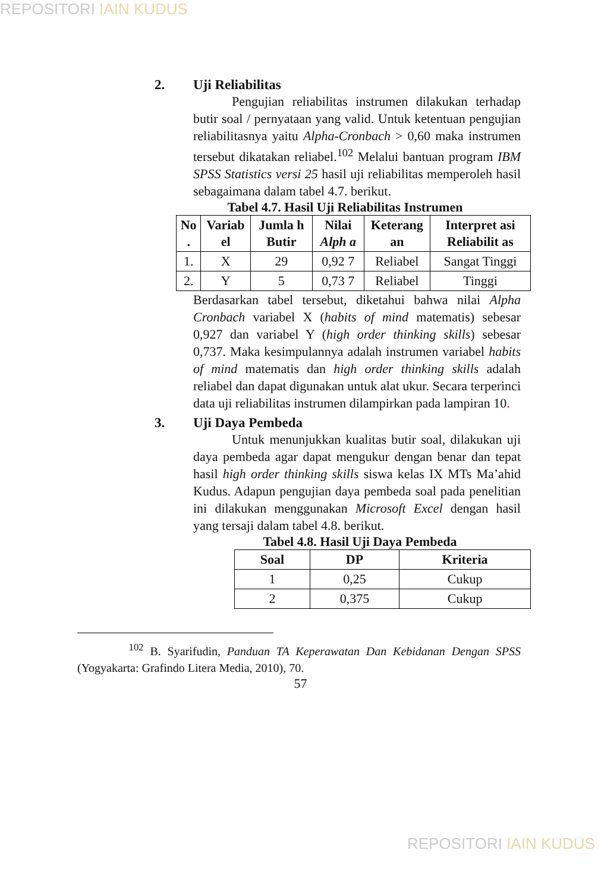REPOSITORI IAIN KUDUS
2. Uji Reliabilitas
Pengujian reliabilitas instrumen dilakukan terhadap butir soal / pernyataan yang valid. Untuk ketentuan pengujian reliabilitasnya yaitu Alpha-Cronbach > 0,60 maka instrumen tersebut dikatakan reliabel.<sup>102</sup> Melalui bantuan program IBM SPSS Statistics versi 25 hasil uji reliabilitas memperoleh hasil sebagaimana dalam tabel 4.7. berikut.
Tabel 4.7. Hasil Uji Reliabilitas Instrumen
| No . | Variab el | Jumla h Butir | Nilai Alph a | Keterang an | Interpret asi Reliabilit as |
| --- | --- | --- | --- | --- | --- |
| 1. | X | 29 | 0,92 7 | Reliabel | Sangat Tinggi |
| 2. | Y | 5 | 0,73 7 | Reliabel | Tinggi |
Berdasarkan tabel tersebut, diketahui bahwa nilai Alpha Cronbach variabel X (habits of mind matematis) sebesar 0,927 dan variabel Y (high order thinking skills) sebesar 0,737. Maka kesimpulannya adalah instrumen variabel habits of mind matematis dan high order thinking skills adalah reliabel dan dapat digunakan untuk alat ukur. Secara terperinci data uji reliabilitas instrumen dilampirkan pada lampiran 10.
3. Uji Daya Pembeda
Untuk menunjukkan kualitas butir soal, dilakukan uji daya pembeda agar dapat mengukur dengan benar dan tepat hasil high order thinking skills siswa kelas IX MTs Ma’ahid Kudus. Adapun pengujian daya pembeda soal pada penelitian ini dilakukan menggunakan Microsoft Excel dengan hasil yang tersaji dalam tabel 4.8. berikut.
Tabel 4.8. Hasil Uji Daya Pembeda
| Soal | DP | Kriteria |
| --- | --- | --- |
| 1 | 0,25 | Cukup |
| 2 | 0,375 | Cukup |
<sup>102</sup> B. Syarifudin, Panduan TA Keperawatan Dan Kebidanan Dengan SPSS (Yogyakarta: Grafindo Litera Media, 2010), 70.
57
REPOSITORI IAIN KUDUS